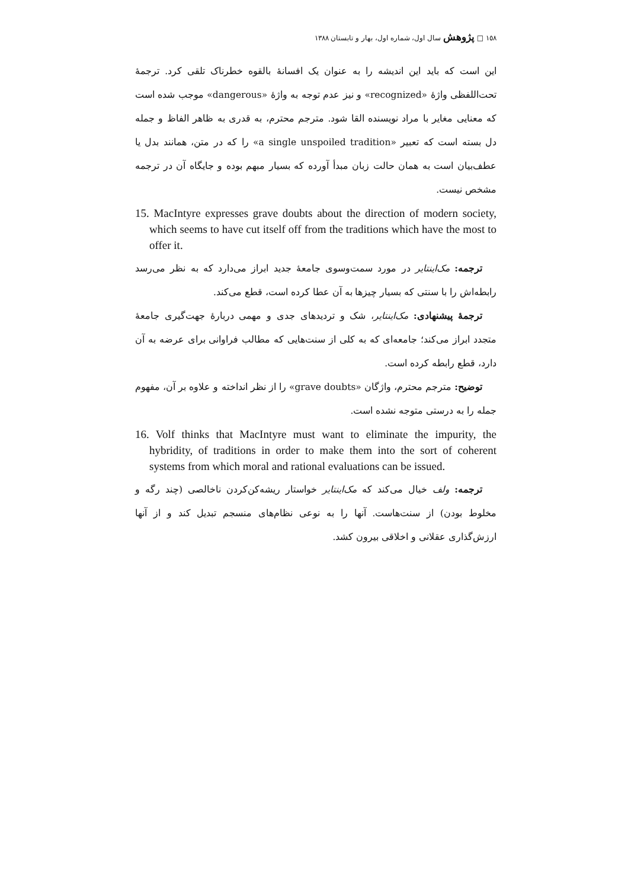١٥٨ □ پژوهش سال اول، شماره اول، بهار و تابستان ١٣٨٨
این است که باید این اندیشه را به عنوان یک افسانهٔ بالقوه خطرناک تلقی کرد. ترجمهٔ تحت‌اللفظی واژهٔ «recognized» و نیز عدم توجه به واژهٔ «dangerous» موجب شده است که معنایی مغایر با مراد نویسنده القا شود. مترجم محترم، به قدری به ظاهر الفاظ و جمله دل بسته است که تعبیر «a single unspoiled tradition» را که در متن، همانند بدل یا عطف‌بیان است به همان حالت زبان مبدأ آورده که بسیار مبهم بوده و جایگاه آن در ترجمه مشخص نیست.
15. MacIntyre expresses grave doubts about the direction of modern society, which seems to have cut itself off from the traditions which have the most to offer it.
ترجمه: مک‌اینتایر در مورد سمت‌وسوی جامعهٔ جدید ابراز می‌دارد که به نظر می‌رسد رابطه‌اش را با سنتی که بسیار چیزها به آن عطا کرده است، قطع می‌کند.
ترجمهٔ پیشنهادی: مک‌اینتایر، شک و تردیدهای جدی و مهمی دربارهٔ جهت‌گیری جامعهٔ متجدد ابراز می‌کند؛ جامعه‌ای که به کلی از سنت‌هایی که مطالب فراوانی برای عرضه به آن دارد، قطع رابطه کرده است.
توضیح: مترجم محترم، واژگان «grave doubts» را از نظر انداخته و علاوه بر آن، مفهوم جمله را به درستی متوجه نشده است.
16. Volf thinks that MacIntyre must want to eliminate the impurity, the hybridity, of traditions in order to make them into the sort of coherent systems from which moral and rational evaluations can be issued.
ترجمه: ولف خیال می‌کند که مک‌اینتایر خواستار ریشه‌کن‌کردن ناخالصی (چند رگه و مخلوط بودن) از سنت‌هاست. آنها را به نوعی نظام‌های منسجم تبدیل کند و از آنها ارزش‌گذاری عقلانی و اخلاقی بیرون کشد.